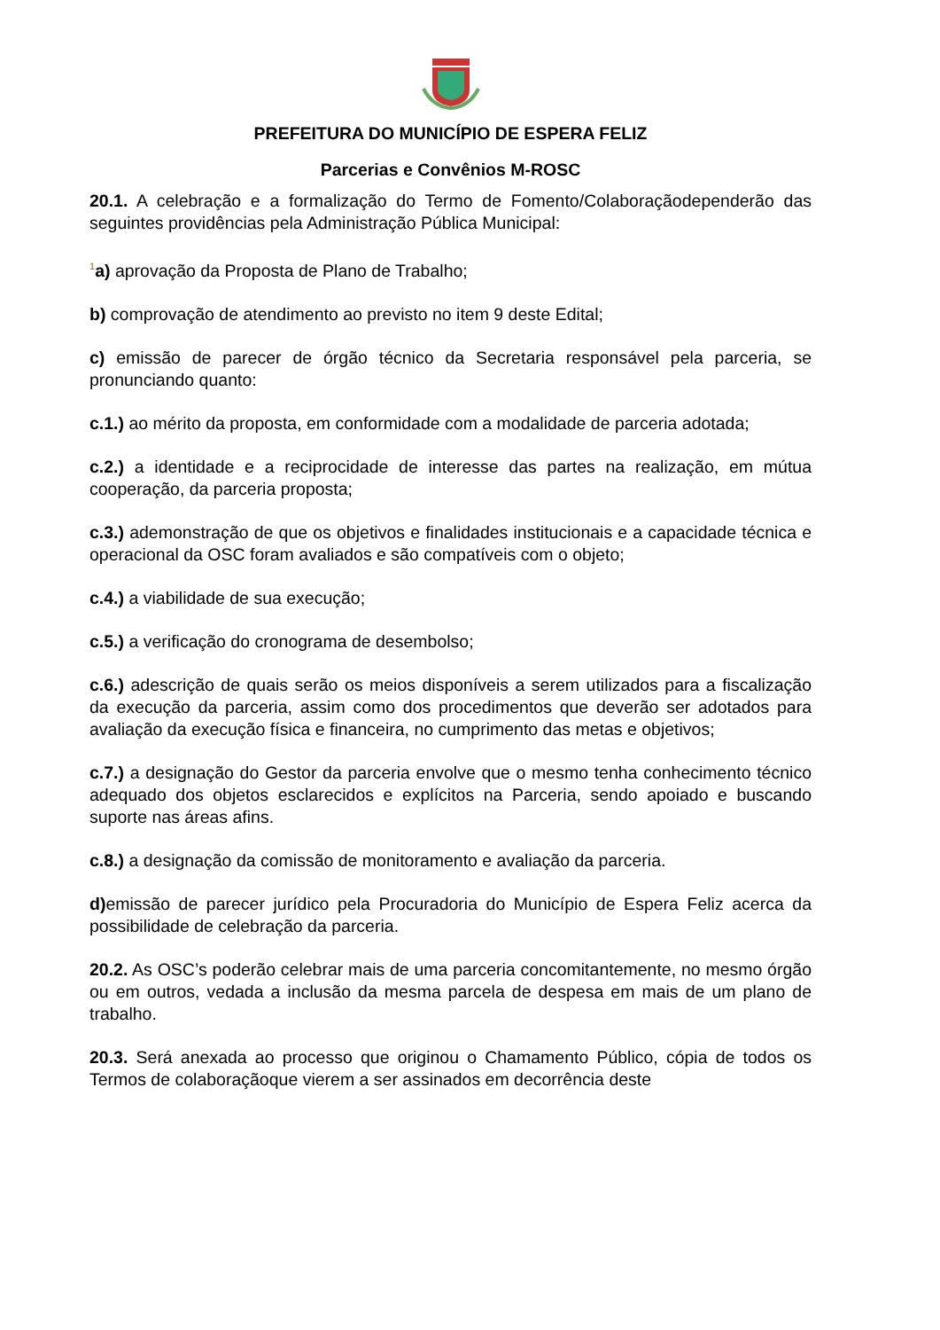PREFEITURA DO MUNICÍPIO DE ESPERA FELIZ
Parcerias e Convênios M-ROSC
20.1. A celebração e a formalização do Termo de Fomento/Colaboraçãodependerão das seguintes providências pela Administração Pública Municipal:
<sup>1</sup> a) aprovação da Proposta de Plano de Trabalho;
b) comprovação de atendimento ao previsto no item 9 deste Edital;
c) emissão de parecer de órgão técnico da Secretaria responsável pela parceria, se pronunciando quanto:
c.1.) ao mérito da proposta, em conformidade com a modalidade de parceria adotada;
c.2.) a identidade e a reciprocidade de interesse das partes na realização, em mútua cooperação, da parceria proposta;
c.3.) ademonstração de que os objetivos e finalidades institucionais e a capacidade técnica e operacional da OSC foram avaliados e são compatíveis com o objeto;
c.4.) a viabilidade de sua execução;
c.5.) a verificação do cronograma de desembolso;
c.6.) adescrição de quais serão os meios disponíveis a serem utilizados para a fiscalização da execução da parceria, assim como dos procedimentos que deverão ser adotados para avaliação da execução física e financeira, no cumprimento das metas e objetivos;
c.7.) a designação do Gestor da parceria envolve que o mesmo tenha conhecimento técnico adequado dos objetos esclarecidos e explícitos na Parceria, sendo apoiado e buscando suporte nas áreas afins.
c.8.) a designação da comissão de monitoramento e avaliação da parceria.
d) emissão de parecer jurídico pela Procuradoria do Município de Espera Feliz acerca da possibilidade de celebração da parceria.
20.2. As OSC’s poderão celebrar mais de uma parceria concomitantemente, no mesmo órgão ou em outros, vedada a inclusão da mesma parcela de despesa em mais de um plano de trabalho.
20.3. Será anexada ao processo que originou o Chamamento Público, cópia de todos os Termos de colaboraçãoque vierem a ser assinados em decorrência deste